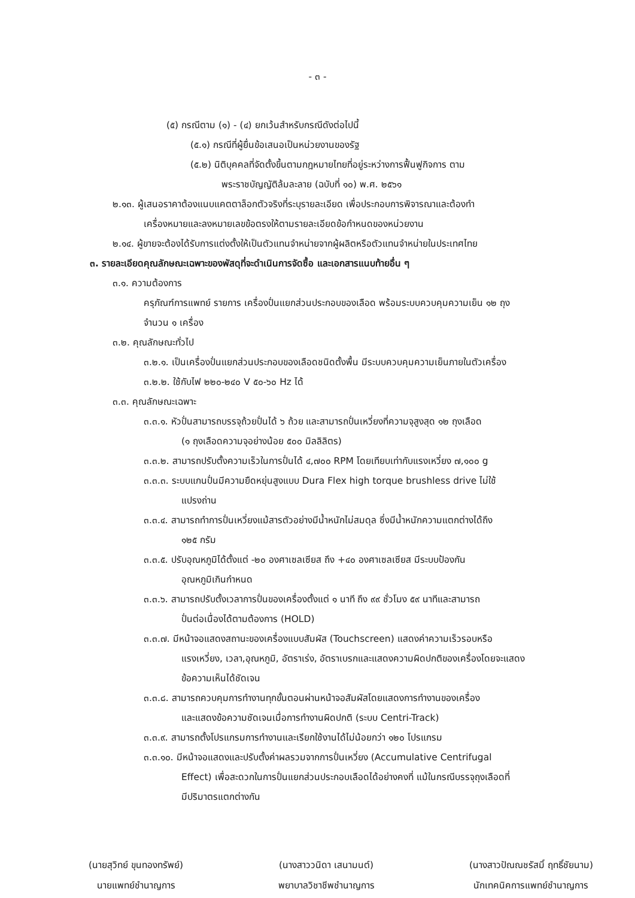- ๓ -
(๕) กรณีตาม (๑) - (๔) ยกเว้นสำหรับกรณีดังต่อไปนี้
(๕.๑) กรณีที่ผู้ยื่นข้อเสนอเป็นหน่วยงานของรัฐ
(๕.๒) นิติบุคคลที่จัดตั้งขึ้นตามกฎหมายไทยที่อยู่ระหว่างการฟื้นฟูกิจการ ตาม
พระราชบัญญัติล้มละลาย (ฉบับที่ ๑๐) พ.ศ. ๒๕๖๑
๒.๑๓. ผู้เสนอราคาต้องแนบแคตตาล็อกตัวจริงที่ระบุรายละเอียด เพื่อประกอบการพิจารณาและต้องทำ
เครื่องหมายและลงหมายเลขข้อตรงให้ตามรายละเอียดข้อกำหนดของหน่วยงาน
๒.๑๔. ผู้ขายจะต้องได้รับการแต่งตั้งให้เป็นตัวแทนจำหน่ายจากผู้ผลิตหรือตัวแทนจำหน่ายในประเทศไทย
๓. รายละเอียดคุณลักษณะเฉพาะของพัสดุที่จะดำเนินการจัดซื้อ และเอกสารแนบท้ายอื่น ๆ
๓.๑. ความต้องการ
ครุภัณฑ์การแพทย์ รายการ เครื่องปั่นแยกส่วนประกอบของเลือด พร้อมระบบควบคุมความเย็น ๑๒ ถุง
จำนวน ๑ เครื่อง
๓.๒. คุณลักษณะทั่วไป
๓.๒.๑. เป็นเครื่องปั่นแยกส่วนประกอบของเลือดชนิดตั้งพื้น มีระบบควบคุมความเย็นภายในตัวเครื่อง
๓.๒.๒. ใช้กับไฟ ๒๒๐-๒๔๐ V ๕๐-๖๐ Hz ได้
๓.๓. คุณลักษณะเฉพาะ
๓.๓.๑. หัวปั่นสามารถบรรจุถ้วยปั่นได้ ๖ ถ้วย และสามารถปั่นเหวี่ยงที่ความจุสูงสุด ๑๒ ถุงเลือด
(๑ ถุงเลือดความจุอย่างน้อย ๕๐๐ มิลลิลิตร)
๓.๓.๒. สามารถปรับตั้งความเร็วในการปั่นได้ ๔,๗๐๐ RPM โดยเทียบเท่ากับแรงเหวี่ยง ๗,๑๐๐ g
๓.๓.๓. ระบบแกนปั่นมีความยืดหยุ่นสูงแบบ Dura Flex high torque brushless drive ไม่ใช้
แปรงถ่าน
๓.๓.๔. สามารถทำการปั่นเหวี่ยงแม้สารตัวอย่างมีน้ำหนักไม่สมดุล ซึ่งมีน้ำหนักความแตกต่างได้ถึง
๑๒๕ กรัม
๓.๓.๕. ปรับอุณหภูมิได้ตั้งแต่ -๒๐ องศาเซลเซียส ถึง +๔๐ องศาเซลเซียส มีระบบป้องกัน
อุณหภูมิเกินกำหนด
๓.๓.๖. สามารถปรับตั้งเวลาการปั่นของเครื่องตั้งแต่ ๑ นาที ถึง ๙๙ ชั่วโมง ๕๙ นาทีและสามารถ
ปั่นต่อเนื่องได้ตามต้องการ (HOLD)
๓.๓.๗. มีหน้าจอแสดงสถานะของเครื่องแบบสัมผัส (Touchscreen) แสดงค่าความเร็วรอบหรือ
แรงเหวี่ยง, เวลา,อุณหภูมิ, อัตราเร่ง, อัตราเบรกและแสดงความผิดปกติของเครื่องโดยจะแสดง
ข้อความเห็นได้ชัดเจน
๓.๓.๘. สามารถควบคุมการทำงานทุกขั้นตอนผ่านหน้าจอสัมผัสโดยแสดงการทำงานของเครื่อง
และแสดงข้อความชัดเจนเมื่อการทำงานผิดปกติ (ระบบ Centri-Track)
๓.๓.๙. สามารถตั้งโปรแกรมการทำงานและเรียกใช้งานได้ไม่น้อยกว่า ๑๒๐ โปรแกรม
๓.๓.๑๐. มีหน้าจอแสดงและปรับตั้งค่าผลรวมจากการปั่นเหวี่ยง (Accumulative Centrifugal
Effect) เพื่อสะดวกในการปั่นแยกส่วนประกอบเลือดได้อย่างคงที่ แม้ในกรณีบรรจุถุงเลือดที่
มีปริมาตรแตกต่างกัน
(นายสุวิทย์ ขุนทองทรัพย์)
นายแพทย์ชำนาญการ
(นางสาววนิดา เสนามนต์)
พยาบาลวิชาชีพชำนาญการ
(นางสาวปัณณชรัสมิ์ ฤทธิ์ชัยนาม)
นักเทคนิคการแพทย์ชำนาญการ